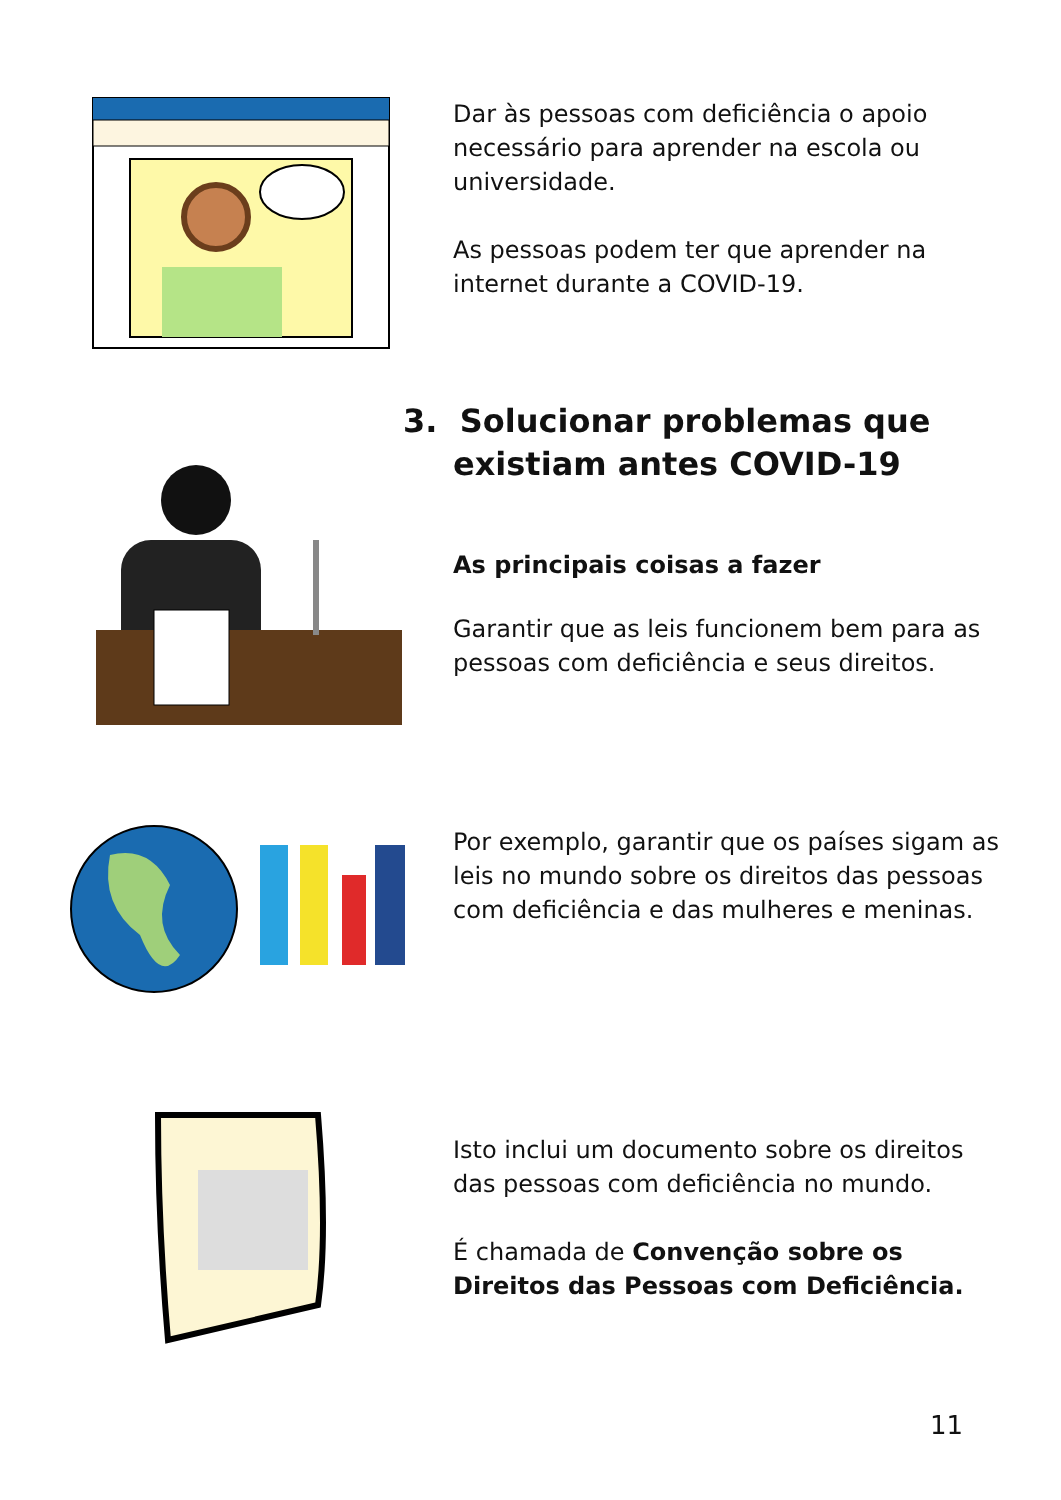Dar às pessoas com deficiência o apoio necessário para aprender na escola ou universidade.
As pessoas podem ter que aprender na internet durante a COVID-19.
3. Solucionar problemas que existiam antes COVID-19
As principais coisas a fazer
Garantir que as leis funcionem bem para as pessoas com deficiência e seus direitos.
Por exemplo, garantir que os países sigam as leis no mundo sobre os direitos das pessoas com deficiência e das mulheres e meninas.
Isto inclui um documento sobre os direitos das pessoas com deficiência no mundo.
É chamada de Convenção sobre os Direitos das Pessoas com Deficiência.
11